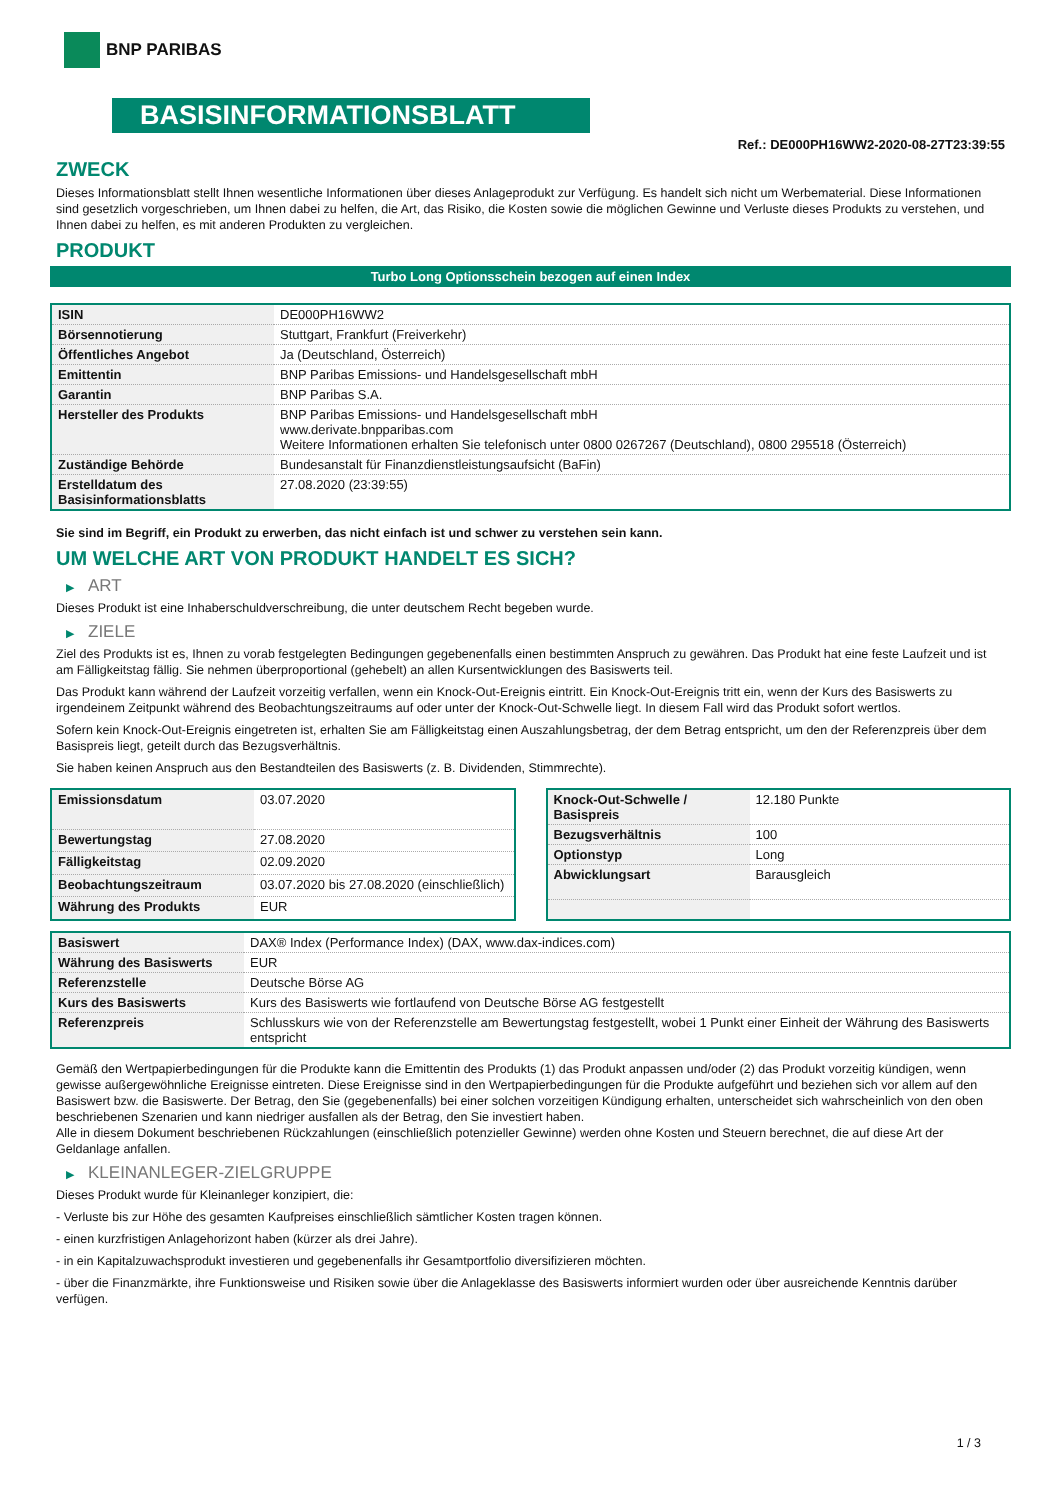BNP PARIBAS
BASISINFORMATIONSBLATT
Ref.: DE000PH16WW2-2020-08-27T23:39:55
ZWECK
Dieses Informationsblatt stellt Ihnen wesentliche Informationen über dieses Anlageprodukt zur Verfügung. Es handelt sich nicht um Werbematerial. Diese Informationen sind gesetzlich vorgeschrieben, um Ihnen dabei zu helfen, die Art, das Risiko, die Kosten sowie die möglichen Gewinne und Verluste dieses Produkts zu verstehen, und Ihnen dabei zu helfen, es mit anderen Produkten zu vergleichen.
PRODUKT
Turbo Long Optionsschein bezogen auf einen Index
| ISIN | DE000PH16WW2 |
| Börsennotierung | Stuttgart, Frankfurt (Freiverkehr) |
| Öffentliches Angebot | Ja (Deutschland, Österreich) |
| Emittentin | BNP Paribas Emissions- und Handelsgesellschaft mbH |
| Garantin | BNP Paribas S.A. |
| Hersteller des Produkts | BNP Paribas Emissions- und Handelsgesellschaft mbH www.derivate.bnpparibas.com Weitere Informationen erhalten Sie telefonisch unter 0800 0267267 (Deutschland), 0800 295518 (Österreich) |
| Zuständige Behörde | Bundesanstalt für Finanzdienstleistungsaufsicht (BaFin) |
| Erstelldatum des Basisinformationsblatts | 27.08.2020 (23:39:55) |
Sie sind im Begriff, ein Produkt zu erwerben, das nicht einfach ist und schwer zu verstehen sein kann.
UM WELCHE ART VON PRODUKT HANDELT ES SICH?
▶ ART
Dieses Produkt ist eine Inhaberschuldverschreibung, die unter deutschem Recht begeben wurde.
▶ ZIELE
Ziel des Produkts ist es, Ihnen zu vorab festgelegten Bedingungen gegebenenfalls einen bestimmten Anspruch zu gewähren. Das Produkt hat eine feste Laufzeit und ist am Fälligkeitstag fällig. Sie nehmen überproportional (gehebelt) an allen Kursentwicklungen des Basiswerts teil.
Das Produkt kann während der Laufzeit vorzeitig verfallen, wenn ein Knock-Out-Ereignis eintritt. Ein Knock-Out-Ereignis tritt ein, wenn der Kurs des Basiswerts zu irgendeinem Zeitpunkt während des Beobachtungszeitraums auf oder unter der Knock-Out-Schwelle liegt. In diesem Fall wird das Produkt sofort wertlos.
Sofern kein Knock-Out-Ereignis eingetreten ist, erhalten Sie am Fälligkeitstag einen Auszahlungsbetrag, der dem Betrag entspricht, um den der Referenzpreis über dem Basispreis liegt, geteilt durch das Bezugsverhältnis.
Sie haben keinen Anspruch aus den Bestandteilen des Basiswerts (z. B. Dividenden, Stimmrechte).
| Emissionsdatum | 03.07.2020 |
| Bewertungstag | 27.08.2020 |
| Fälligkeitstag | 02.09.2020 |
| Beobachtungszeitraum | 03.07.2020 bis 27.08.2020 (einschließlich) |
| Währung des Produkts | EUR |
| Knock-Out-Schwelle / Basispreis | 12.180 Punkte |
| Bezugsverhältnis | 100 |
| Optionstyp | Long |
| Abwicklungsart | Barausgleich |
| Basiswert | DAX® Index (Performance Index) (DAX, www.dax-indices.com) |
| Währung des Basiswerts | EUR |
| Referenzstelle | Deutsche Börse AG |
| Kurs des Basiswerts | Kurs des Basiswerts wie fortlaufend von Deutsche Börse AG festgestellt |
| Referenzpreis | Schlusskurs wie von der Referenzstelle am Bewertungstag festgestellt, wobei 1 Punkt einer Einheit der Währung des Basiswerts entspricht |
Gemäß den Wertpapierbedingungen für die Produkte kann die Emittentin des Produkts (1) das Produkt anpassen und/oder (2) das Produkt vorzeitig kündigen, wenn gewisse außergewöhnliche Ereignisse eintreten. Diese Ereignisse sind in den Wertpapierbedingungen für die Produkte aufgeführt und beziehen sich vor allem auf den Basiswert bzw. die Basiswerte. Der Betrag, den Sie (gegebenenfalls) bei einer solchen vorzeitigen Kündigung erhalten, unterscheidet sich wahrscheinlich von den oben beschriebenen Szenarien und kann niedriger ausfallen als der Betrag, den Sie investiert haben.
Alle in diesem Dokument beschriebenen Rückzahlungen (einschließlich potenzieller Gewinne) werden ohne Kosten und Steuern berechnet, die auf diese Art der Geldanlage anfallen.
▶ KLEINANLEGER-ZIELGRUPPE
Dieses Produkt wurde für Kleinanleger konzipiert, die:
- Verluste bis zur Höhe des gesamten Kaufpreises einschließlich sämtlicher Kosten tragen können.
- einen kurzfristigen Anlagehorizont haben (kürzer als drei Jahre).
- in ein Kapitalzuwachsprodukt investieren und gegebenenfalls ihr Gesamtportfolio diversifizieren möchten.
- über die Finanzmärkte, ihre Funktionsweise und Risiken sowie über die Anlageklasse des Basiswerts informiert wurden oder über ausreichende Kenntnis darüber verfügen.
1 / 3